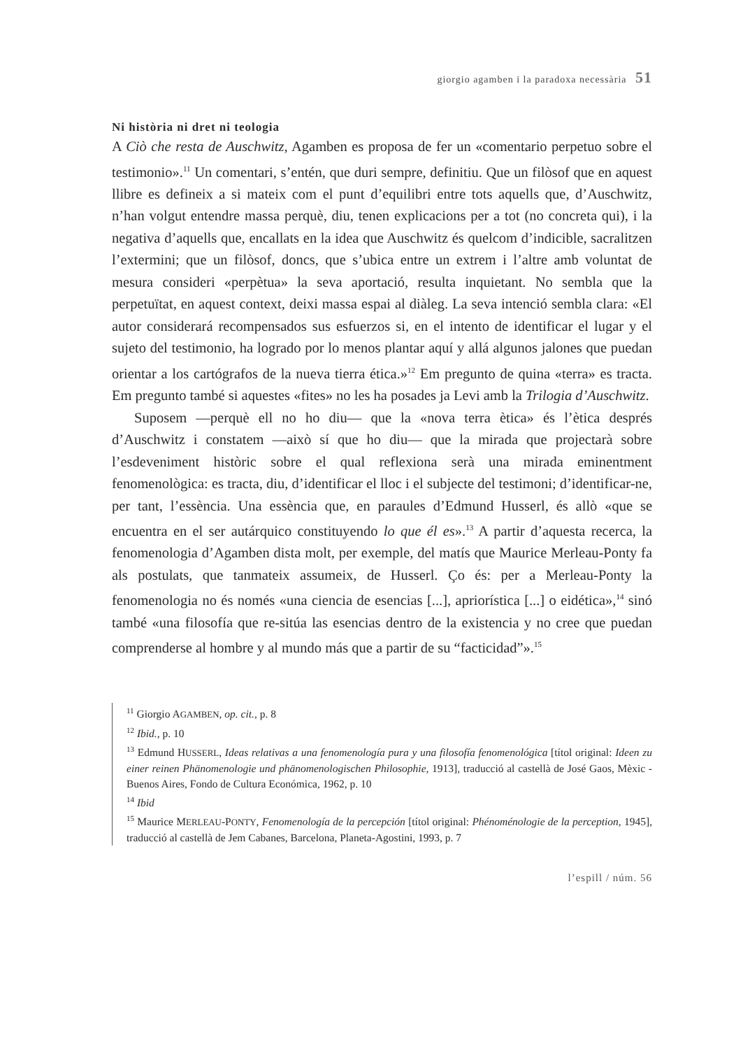giorgio agamben i la paradoxa necessària 51
Ni història ni dret ni teologia
A Ciò che resta de Auschwitz, Agamben es proposa de fer un «comentario perpetuo sobre el testimonio».<sup>11</sup> Un comentari, s’entén, que duri sempre, definitiu. Que un filòsof que en aquest llibre es defineix a si mateix com el punt d’equilibri entre tots aquells que, d’Auschwitz, n’han volgut entendre massa perquè, diu, tenen explicacions per a tot (no concreta qui), i la negativa d’aquells que, encallats en la idea que Auschwitz és quelcom d’indicible, sacralitzen l’extermini; que un filòsof, doncs, que s’ubica entre un extrem i l’altre amb voluntat de mesura consideri «perpètua» la seva aportació, resulta inquietant. No sembla que la perpetuïtat, en aquest context, deixi massa espai al diàleg. La seva intenció sembla clara: «El autor considerará recompensados sus esfuerzos si, en el intento de identificar el lugar y el sujeto del testimonio, ha logrado por lo menos plantar aquí y allá algunos jalones que puedan orientar a los cartógrafos de la nueva tierra ética.»<sup>12</sup> Em pregunto de quina «terra» es tracta. Em pregunto també si aquestes «fites» no les ha posades ja Levi amb la Trilogia d’Auschwitz.
Suposem —perquè ell no ho diu— que la «nova terra ètica» és l’ètica després d’Auschwitz i constatem —això sí que ho diu— que la mirada que projectarà sobre l’esdeveniment històric sobre el qual reflexiona serà una mirada eminentment fenomenològica: es tracta, diu, d’identificar el lloc i el subjecte del testimoni; d’identificar-ne, per tant, l’essència. Una essència que, en paraules d’Edmund Husserl, és allò «que se encuentra en el ser autárquico constituyendo lo que él es».<sup>13</sup> A partir d’aquesta recerca, la fenomenologia d’Agamben dista molt, per exemple, del matís que Maurice Merleau-Ponty fa als postulats, que tanmateix assumeix, de Husserl. Ço és: per a Merleau-Ponty la fenomenologia no és només «una ciencia de esencias [...], apriorística [...] o eidética»,<sup>14</sup> sinó també «una filosofía que re-sitúa las esencias dentro de la existencia y no cree que puedan comprenderse al hombre y al mundo más que a partir de su “facticidad”».<sup>15</sup>
<sup>11</sup> Giorgio AGAMBEN, op. cit., p. 8
<sup>12</sup> Ibid., p. 10
<sup>13</sup> Edmund HUSSERL, Ideas relativas a una fenomenología pura y una filosofía fenomenológica [títol original: Ideen zu einer reinen Phänomenologie und phänomenologischen Philosophie, 1913], traducció al castellà de José Gaos, Mèxic - Buenos Aires, Fondo de Cultura Económica, 1962, p. 10
<sup>14</sup> Ibid
<sup>15</sup> Maurice MERLEAU-PONTY, Fenomenología de la percepción [títol original: Phénoménologie de la perception, 1945], traducció al castellà de Jem Cabanes, Barcelona, Planeta-Agostini, 1993, p. 7
l’espill / núm. 56